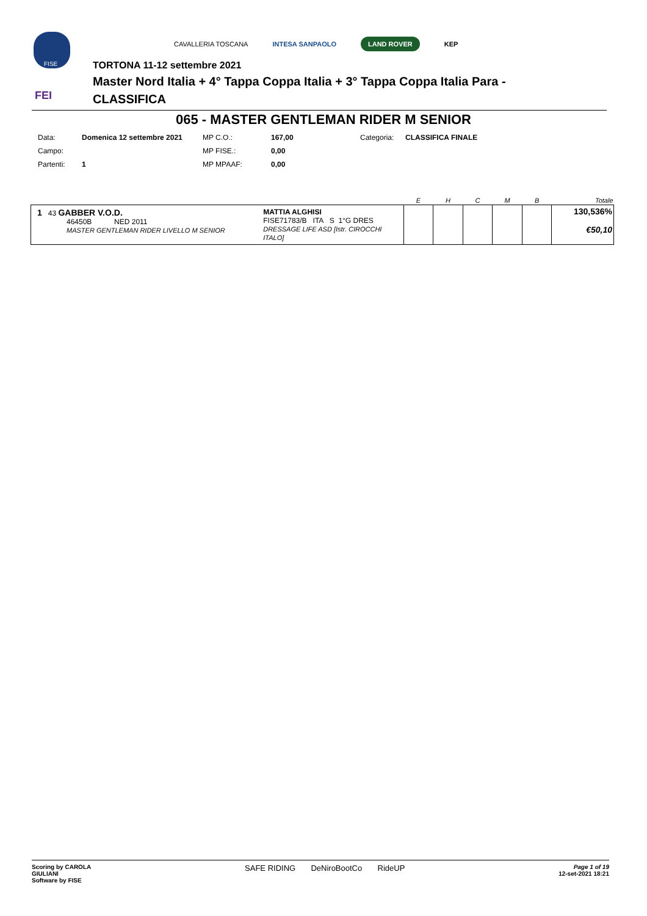FISE
FEI
TORTONA 11-12 settembre 2021
Master Nord Italia + 4° Tappa Coppa Italia + 3° Tappa Coppa Italia Para -
CLASSIFICA
CAVALLERIA TOSCANA INTESA SANPAOLO LAND ROVER KEP
065 - MASTER GENTLEMAN RIDER M SENIOR
| Data: | Domenica 12 settembre 2021 | MP C.O.: | 167,00 | Categoria: | CLASSIFICA FINALE |
| Campo: | | MP FISE.: | 0,00 | | |
| Partenti: | 1 | MP MPAAF: | 0,00 | | |
| | | E | H | C | M | B | Totale |
| --- | --- | --- | --- | --- | --- | --- | --- |
| 1 43 GABBER V.O.D. 46450B NED 2011 MASTER GENTLEMAN RIDER LIVELLO M SENIOR | MATTIA ALGHISI FISE71783/B ITA S 1°G DRES DRESSAGE LIFE ASD [Istr. CIROCCHI ITALO] | | | | | | 130,536% €50,10 |
Scoring by CAROLA
GIULIANI
Software by FISE
SAFE RIDING DeNiroBootCo RideUP
Page 1 of 19
12-set-2021 18:21